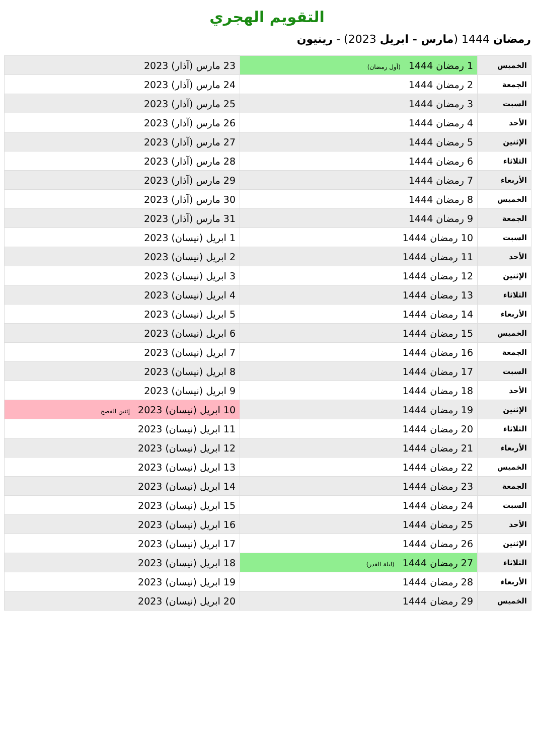التقويم الهجري
رمضان 1444 (مارس - ابريل 2023) - رينيون
| الخميس | 1 رمضان 1444 (أول رمضان) | 23 مارس (آذار) 2023 |
| الجمعة | 2 رمضان 1444 | 24 مارس (آذار) 2023 |
| السبت | 3 رمضان 1444 | 25 مارس (آذار) 2023 |
| الأحد | 4 رمضان 1444 | 26 مارس (آذار) 2023 |
| الإثنين | 5 رمضان 1444 | 27 مارس (آذار) 2023 |
| الثلاثاء | 6 رمضان 1444 | 28 مارس (آذار) 2023 |
| الأربعاء | 7 رمضان 1444 | 29 مارس (آذار) 2023 |
| الخميس | 8 رمضان 1444 | 30 مارس (آذار) 2023 |
| الجمعة | 9 رمضان 1444 | 31 مارس (آذار) 2023 |
| السبت | 10 رمضان 1444 | 1 ابريل (نيسان) 2023 |
| الأحد | 11 رمضان 1444 | 2 ابريل (نيسان) 2023 |
| الإثنين | 12 رمضان 1444 | 3 ابريل (نيسان) 2023 |
| الثلاثاء | 13 رمضان 1444 | 4 ابريل (نيسان) 2023 |
| الأربعاء | 14 رمضان 1444 | 5 ابريل (نيسان) 2023 |
| الخميس | 15 رمضان 1444 | 6 ابريل (نيسان) 2023 |
| الجمعة | 16 رمضان 1444 | 7 ابريل (نيسان) 2023 |
| السبت | 17 رمضان 1444 | 8 ابريل (نيسان) 2023 |
| الأحد | 18 رمضان 1444 | 9 ابريل (نيسان) 2023 |
| الإثنين | 19 رمضان 1444 | 10 ابريل (نيسان) 2023 إثنين الفصح |
| الثلاثاء | 20 رمضان 1444 | 11 ابريل (نيسان) 2023 |
| الأربعاء | 21 رمضان 1444 | 12 ابريل (نيسان) 2023 |
| الخميس | 22 رمضان 1444 | 13 ابريل (نيسان) 2023 |
| الجمعة | 23 رمضان 1444 | 14 ابريل (نيسان) 2023 |
| السبت | 24 رمضان 1444 | 15 ابريل (نيسان) 2023 |
| الأحد | 25 رمضان 1444 | 16 ابريل (نيسان) 2023 |
| الإثنين | 26 رمضان 1444 | 17 ابريل (نيسان) 2023 |
| الثلاثاء | 27 رمضان 1444 (ليلة القدر) | 18 ابريل (نيسان) 2023 |
| الأربعاء | 28 رمضان 1444 | 19 ابريل (نيسان) 2023 |
| الخميس | 29 رمضان 1444 | 20 ابريل (نيسان) 2023 |